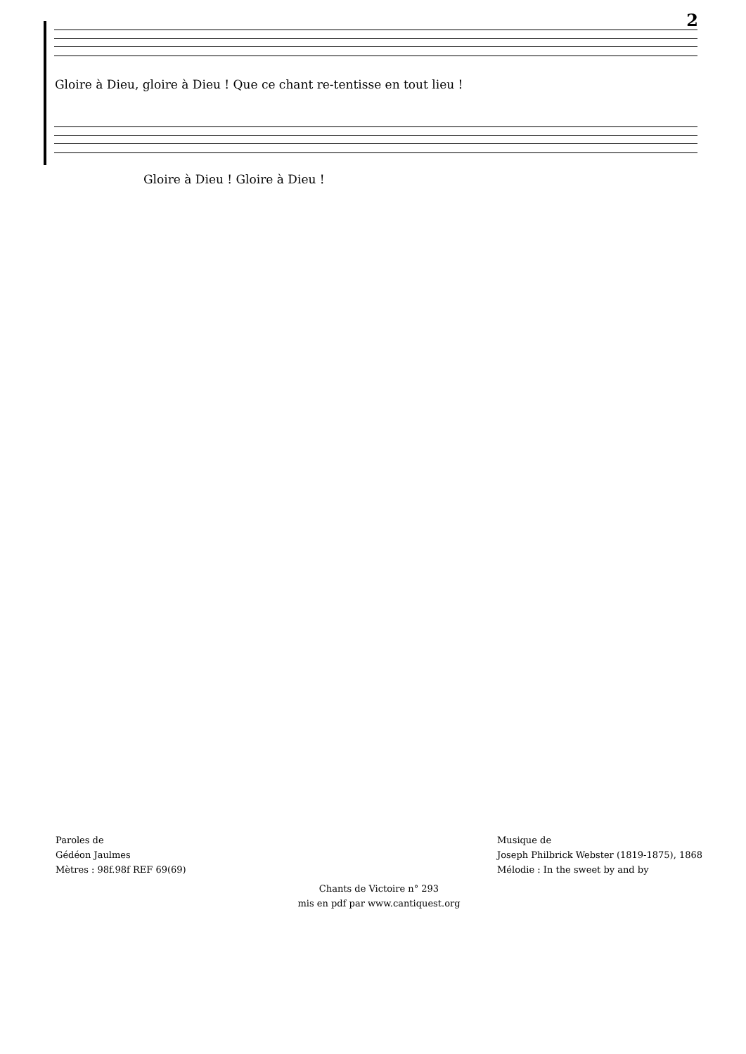2
Gloire à Dieu, gloire à Dieu ! Que ce chant re-tentisse en tout lieu !
Gloire à Dieu ! Gloire à Dieu !
Paroles de
Gédéon Jaulmes
Mètres : 98f.98f REF 69(69)
Musique de
Joseph Philbrick Webster (1819-1875), 1868
Mélodie : In the sweet by and by
Chants de Victoire n° 293
mis en pdf par www.cantiquest.org